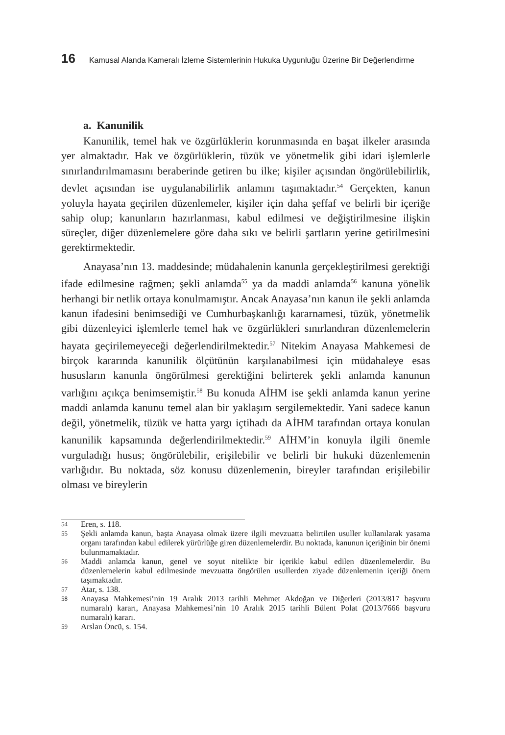16 Kamusal Alanda Kameralı İzleme Sistemlerinin Hukuka Uygunluğu Üzerine Bir Değerlendirme
a. Kanunilik
Kanunilik, temel hak ve özgürlüklerin korunmasında en başat ilkeler arasında yer almaktadır. Hak ve özgürlüklerin, tüzük ve yönetmelik gibi idari işlemlerle sınırlandırılmamasını beraberinde getiren bu ilke; kişiler açısından öngörülebilirlik, devlet açısından ise uygulanabilirlik anlamını taşımaktadır.<sup>54</sup> Gerçekten, kanun yoluyla hayata geçirilen düzenlemeler, kişiler için daha şeffaf ve belirli bir içeriğe sahip olup; kanunların hazırlanması, kabul edilmesi ve değiştirilmesine ilişkin süreçler, diğer düzenlemelere göre daha sıkı ve belirli şartların yerine getirilmesini gerektirmektedir.
Anayasa’nın 13. maddesinde; müdahalenin kanunla gerçekleştirilmesi gerektiği ifade edilmesine rağmen; şekli anlamda<sup>55</sup> ya da maddi anlamda<sup>56</sup> kanuna yönelik herhangi bir netlik ortaya konulmamıştır. Ancak Anayasa’nın kanun ile şekli anlamda kanun ifadesini benimsediği ve Cumhurbaşkanlığı kararnamesi, tüzük, yönetmelik gibi düzenleyici işlemlerle temel hak ve özgürlükleri sınırlandıran düzenlemelerin hayata geçirilemeyeceği değerlendirilmektedir.<sup>57</sup> Nitekim Anayasa Mahkemesi de birçok kararında kanunilik ölçütünün karşılanabilmesi için müdahaleye esas hususların kanunla öngörülmesi gerektiğini belirterek şekli anlamda kanunun varlığını açıkça benimsemiştir.<sup>58</sup> Bu konuda AİHM ise şekli anlamda kanun yerine maddi anlamda kanunu temel alan bir yaklaşım sergilemektedir. Yani sadece kanun değil, yönetmelik, tüzük ve hatta yargı içtihadı da AİHM tarafından ortaya konulan kanunilik kapsamında değerlendirilmektedir.<sup>59</sup> AİHM’in konuyla ilgili önemle vurguladığı husus; öngörülebilir, erişilebilir ve belirli bir hukuki düzenlemenin varlığıdır. Bu noktada, söz konusu düzenlemenin, bireyler tarafından erişilebilir olması ve bireylerin
54
Eren, s. 118.
55
Şekli anlamda kanun, başta Anayasa olmak üzere ilgili mevzuatta belirtilen usuller kullanılarak yasama organı tarafından kabul edilerek yürürlüğe giren düzenlemelerdir. Bu noktada, kanunun içeriğinin bir önemi bulunmamaktadır.
56
Maddi anlamda kanun, genel ve soyut nitelikte bir içerikle kabul edilen düzenlemelerdir. Bu düzenlemelerin kabul edilmesinde mevzuatta öngörülen usullerden ziyade düzenlemenin içeriği önem taşımaktadır.
57
Atar, s. 138.
58
Anayasa Mahkemesi’nin 19 Aralık 2013 tarihli Mehmet Akdoğan ve Diğerleri (2013/817 başvuru numaralı) kararı, Anayasa Mahkemesi’nin 10 Aralık 2015 tarihli Bülent Polat (2013/7666 başvuru numaralı) kararı.
59
Arslan Öncü, s. 154.